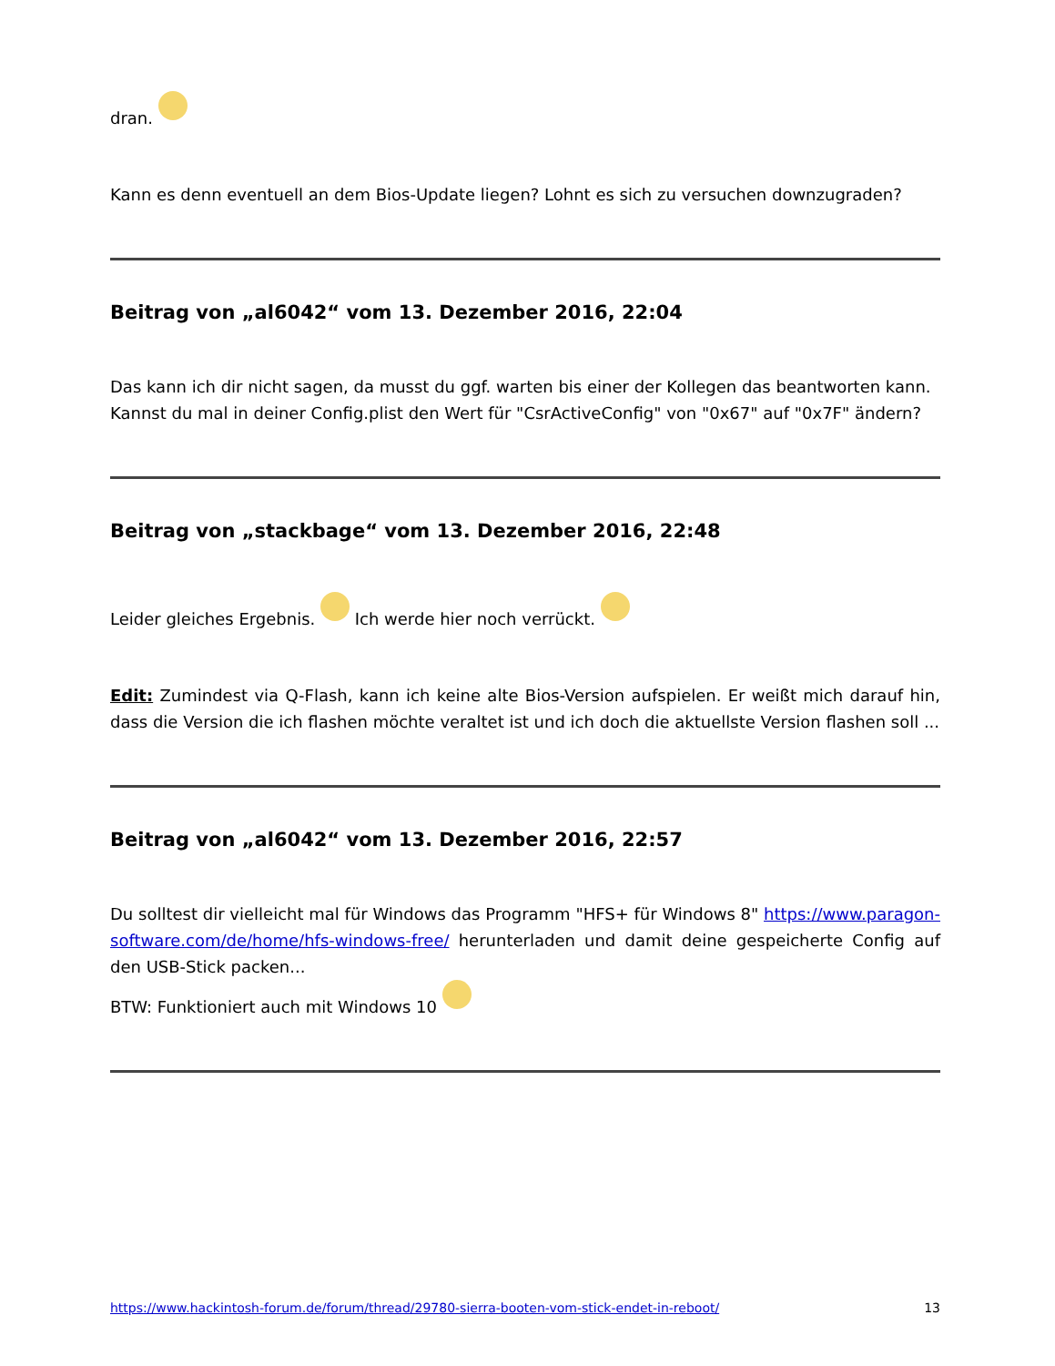dran.
Kann es denn eventuell an dem Bios-Update liegen? Lohnt es sich zu versuchen downzugraden?
Beitrag von „al6042“ vom 13. Dezember 2016, 22:04
Das kann ich dir nicht sagen, da musst du ggf. warten bis einer der Kollegen das beantworten kann.
Kannst du mal in deiner Config.plist den Wert für "CsrActiveConfig" von "0x67" auf "0x7F" ändern?
Beitrag von „stackbage“ vom 13. Dezember 2016, 22:48
Leider gleiches Ergebnis. Ich werde hier noch verrückt.
Edit: Zumindest via Q-Flash, kann ich keine alte Bios-Version aufspielen. Er weißt mich darauf hin, dass die Version die ich flashen möchte veraltet ist und ich doch die aktuellste Version flashen soll ...
Beitrag von „al6042“ vom 13. Dezember 2016, 22:57
Du solltest dir vielleicht mal für Windows das Programm "HFS+ für Windows 8" https://www.paragon-software.com/de/home/hfs-windows-free/ herunterladen und damit deine gespeicherte Config auf den USB-Stick packen...
BTW: Funktioniert auch mit Windows 10
https://www.hackintosh-forum.de/forum/thread/29780-sierra-booten-vom-stick-endet-in-reboot/ 13